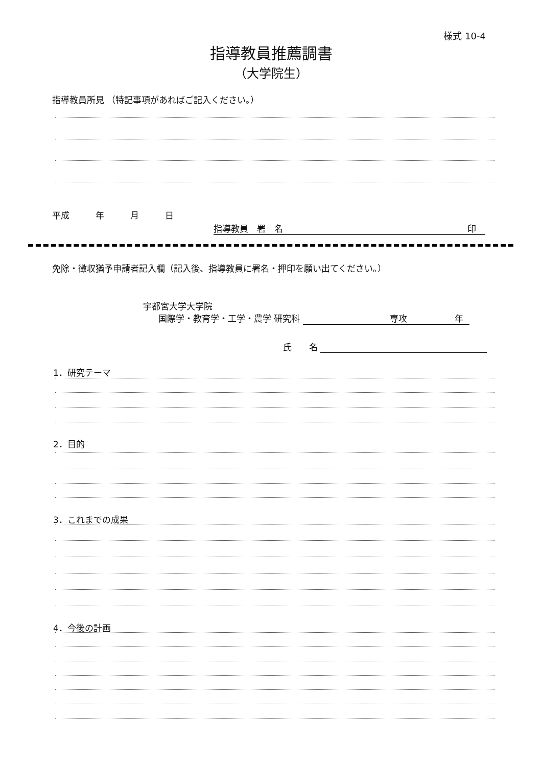様式 10-4
指導教員推薦調書
（大学院生）
指導教員所見 （特記事項があればご記入ください。）
平成　　　年　　　月　　　日
指導教員　署　名 印
免除・徴収猶予申請者記入欄（記入後、指導教員に署名・押印を願い出てください。）
宇都宮大学大学院
国際学・教育学・工学・農学 研究科 専攻 年
氏　　名
1．研究テーマ
2．目的
3．これまでの成果
4．今後の計画